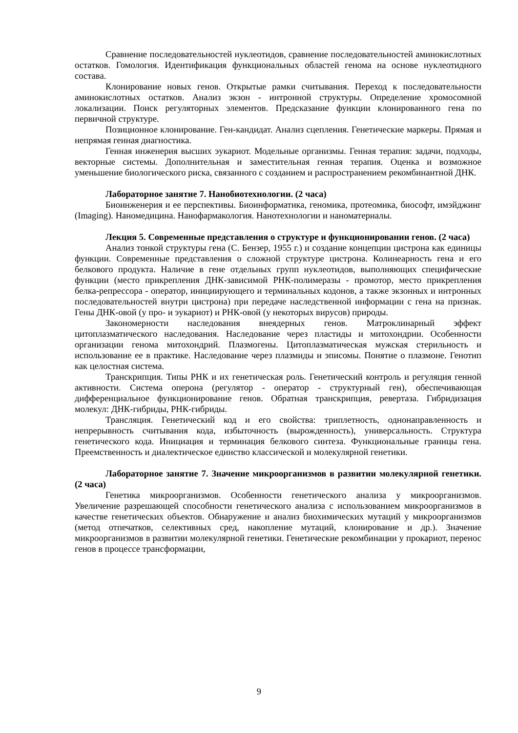Сравнение последовательностей нуклеотидов, сравнение последовательностей аминокислотных остатков. Гомология. Идентификация функциональных областей генома на основе нуклеотидного состава.
Клонирование новых генов. Открытые рамки считывания. Переход к последовательности аминокислотных остатков. Анализ экзон - интронной структуры. Определение хромосомной локализации. Поиск регуляторных элементов. Предсказание функции клонированного гена по первичной структуре.
Позиционное клонирование. Ген-кандидат. Анализ сцепления. Генетические маркеры. Прямая и непрямая генная диагностика.
Генная инженерия высших эукариот. Модельные организмы. Генная терапия: задачи, подходы, векторные системы. Дополнительная и заместительная генная терапия. Оценка и возможное уменьшение биологического риска, связанного с созданием и распространением рекомбинантной ДНК.
Лабораторное занятие 7. Нанобиотехнологии. (2 часа)
Биоинженерия и ее перспективы. Биоинформатика, геномика, протеомика, биософт, имэйджинг (Imaging). Наномедицина. Нанофармакология. Нанотехнологии и наноматериалы.
Лекция 5. Современные представления о структуре и функционировании генов. (2 часа)
Анализ тонкой структуры гена (С. Бензер, 1955 г.) и создание концепции цистрона как единицы функции. Современные представления о сложной структуре цистрона. Колинеарность гена и его белкового продукта. Наличие в гене отдельных групп нуклеотидов, выполняющих специфические функции (место прикрепления ДНК-зависимой РНК-полимеразы - промотор, место прикрепления белка-репрессора - оператор, инициирующего и терминальных кодонов, а также экзонных и интронных последовательностей внутри цистрона) при передаче наследственной информации с гена на признак. Гены ДНК-овой (у про- и эукариот) и РНК-овой (у некоторых вирусов) природы.
Закономерности наследования внеядерных генов. Матроклинарный эффект цитоплазматического наследования. Наследование через пластиды и митохондрии. Особенности организации генома митохондрий. Плазмогены. Цитоплазматическая мужская стерильность и использование ее в практике. Наследование через плазмиды и эписомы. Понятие о плазмоне. Генотип как целостная система.
Транскрипция. Типы РНК и их генетическая роль. Генетический контроль и регуляция генной активности. Система оперона (регулятор - оператор - структурный ген), обеспечивающая дифференциальное функционирование генов. Обратная транскрипция, ревертаза. Гибридизация молекул: ДНК-гибриды, РНК-гибриды.
Трансляция. Генетический код и его свойства: триплетность, однонаправленность и непрерывность считывания кода, избыточность (вырожденность), универсальность. Структура генетического кода. Инициация и терминация белкового синтеза. Функциональные границы гена. Преемственность и диалектическое единство классической и молекулярной генетики.
Лабораторное занятие 7. Значение микроорганизмов в развитии молекулярной генетики. (2 часа)
Генетика микроорганизмов. Особенности генетического анализа у микроорганизмов. Увеличение разрешающей способности генетического анализа с использованием микроорганизмов в качестве генетических объектов. Обнаружение и анализ биохимических мутаций у микроорганизмов (метод отпечатков, селективных сред, накопление мутаций, клонирование и др.). Значение микроорганизмов в развитии молекулярной генетики. Генетические рекомбинации у прокариот, перенос генов в процессе трансформации,
9